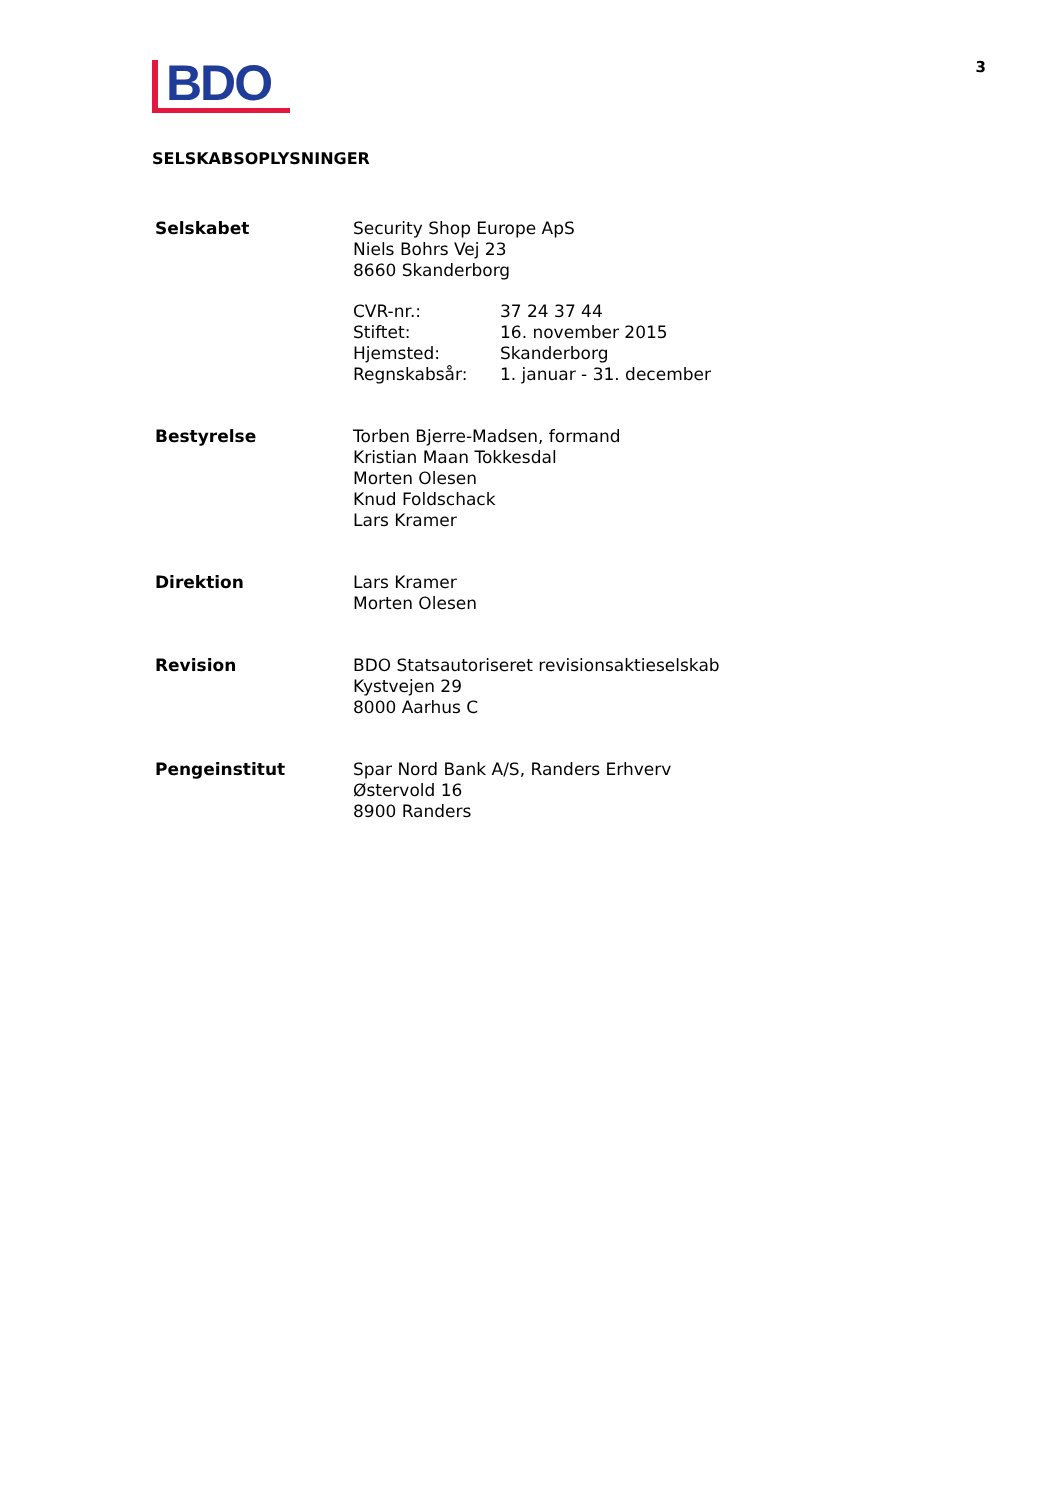BDO
3
SELSKABSOPLYSNINGER
Selskabet Security Shop Europe ApS
Niels Bohrs Vej 23
8660 Skanderborg
CVR-nr.:
Stiftet:
Hjemsted:
Regnskabsår:
37 24 37 44
16. november 2015
Skanderborg
1. januar - 31. december
Bestyrelse Torben Bjerre-Madsen, formand
Kristian Maan Tokkesdal
Morten Olesen
Knud Foldschack
Lars Kramer
Direktion Lars Kramer
Morten Olesen
Revision BDO Statsautoriseret revisionsaktieselskab
Kystvejen 29
8000 Aarhus C
Pengeinstitut Spar Nord Bank A/S, Randers Erhverv
Østervold 16
8900 Randers